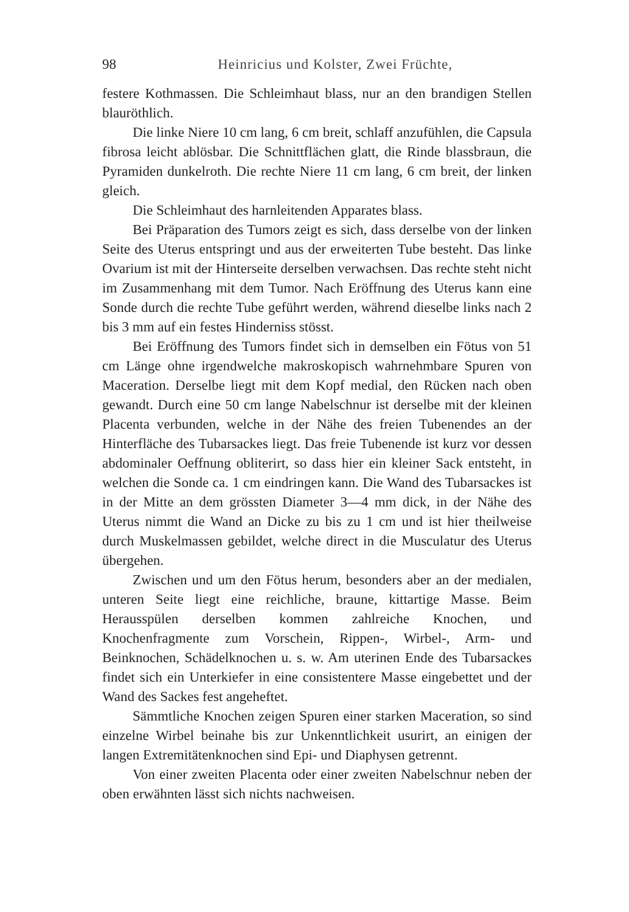98 Heinricius und Kolster, Zwei Früchte,
festere Kothmassen. Die Schleimhaut blass, nur an den brandigen Stellen blauröthlich.
Die linke Niere 10 cm lang, 6 cm breit, schlaff anzufühlen, die Capsula fibrosa leicht ablösbar. Die Schnittflächen glatt, die Rinde blassbraun, die Pyramiden dunkelroth. Die rechte Niere 11 cm lang, 6 cm breit, der linken gleich.
Die Schleimhaut des harnleitenden Apparates blass.
Bei Präparation des Tumors zeigt es sich, dass derselbe von der linken Seite des Uterus entspringt und aus der erweiterten Tube besteht. Das linke Ovarium ist mit der Hinterseite derselben verwachsen. Das rechte steht nicht im Zusammenhang mit dem Tumor. Nach Eröffnung des Uterus kann eine Sonde durch die rechte Tube geführt werden, während dieselbe links nach 2 bis 3 mm auf ein festes Hinderniss stösst.
Bei Eröffnung des Tumors findet sich in demselben ein Fötus von 51 cm Länge ohne irgendwelche makroskopisch wahrnehmbare Spuren von Maceration. Derselbe liegt mit dem Kopf medial, den Rücken nach oben gewandt. Durch eine 50 cm lange Nabelschnur ist derselbe mit der kleinen Placenta verbunden, welche in der Nähe des freien Tubenendes an der Hinterfläche des Tubarsackes liegt. Das freie Tubenende ist kurz vor dessen abdominaler Oeffnung obliterirt, so dass hier ein kleiner Sack entsteht, in welchen die Sonde ca. 1 cm eindringen kann. Die Wand des Tubarsackes ist in der Mitte an dem grössten Diameter 3—4 mm dick, in der Nähe des Uterus nimmt die Wand an Dicke zu bis zu 1 cm und ist hier theilweise durch Muskelmassen gebildet, welche direct in die Musculatur des Uterus übergehen.
Zwischen und um den Fötus herum, besonders aber an der medialen, unteren Seite liegt eine reichliche, braune, kittartige Masse. Beim Herausspülen derselben kommen zahlreiche Knochen, und Knochenfragmente zum Vorschein, Rippen-, Wirbel-, Arm- und Beinknochen, Schädelknochen u. s. w. Am uterinen Ende des Tubarsackes findet sich ein Unterkiefer in eine consistentere Masse eingebettet und der Wand des Sackes fest angeheftet.
Sämmtliche Knochen zeigen Spuren einer starken Maceration, so sind einzelne Wirbel beinahe bis zur Unkenntlichkeit usurirt, an einigen der langen Extremitätenknochen sind Epi- und Diaphysen getrennt.
Von einer zweiten Placenta oder einer zweiten Nabelschnur neben der oben erwähnten lässt sich nichts nachweisen.